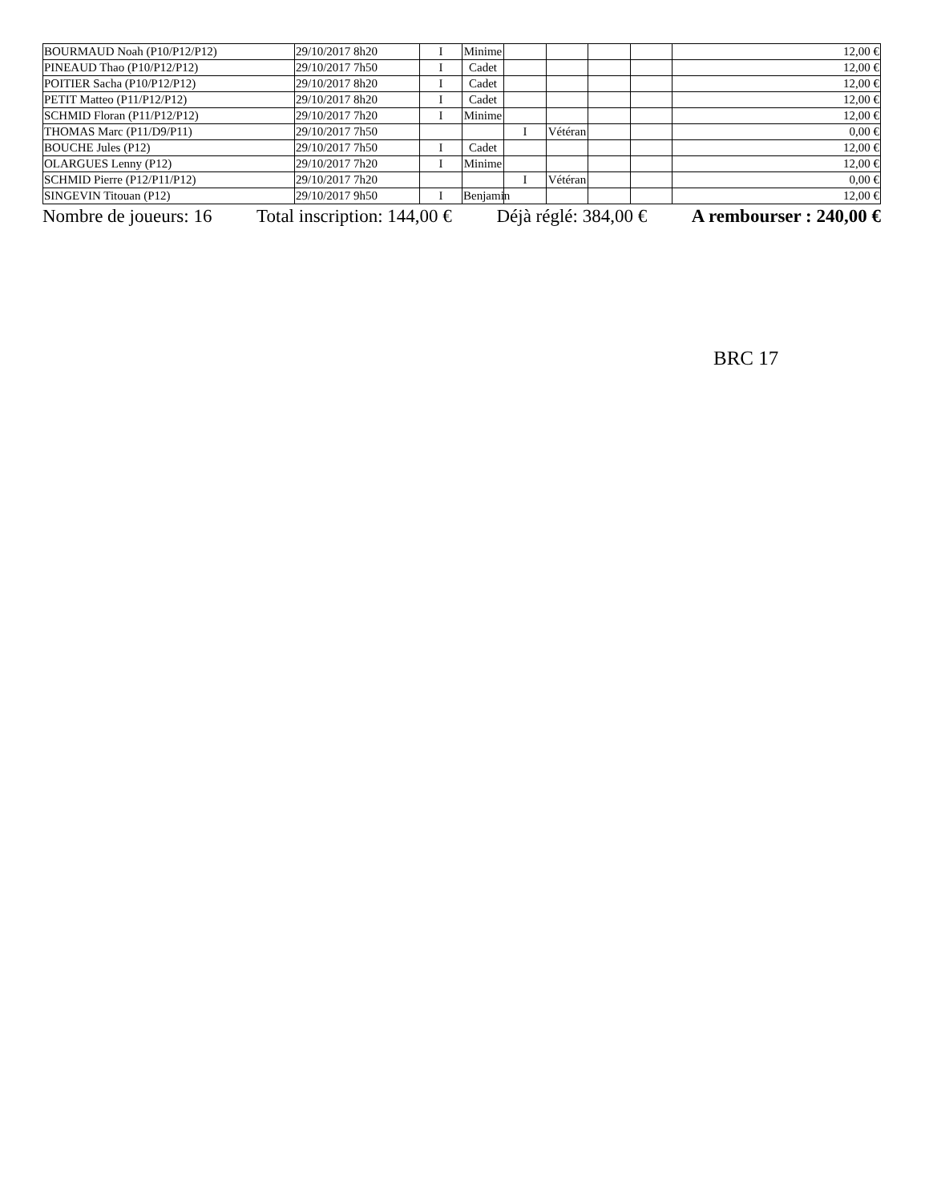| BOURMAUD Noah (P10/P12/P12) | 29/10/2017 8h20 | I | Minime | | | | | 12,00 € |
| PINEAUD Thao (P10/P12/P12) | 29/10/2017 7h50 | I | Cadet | | | | | 12,00 € |
| POITIER Sacha (P10/P12/P12) | 29/10/2017 8h20 | I | Cadet | | | | | 12,00 € |
| PETIT Matteo (P11/P12/P12) | 29/10/2017 8h20 | I | Cadet | | | | | 12,00 € |
| SCHMID Floran (P11/P12/P12) | 29/10/2017 7h20 | I | Minime | | | | | 12,00 € |
| THOMAS Marc (P11/D9/P11) | 29/10/2017 7h50 | | | I | Vétéran | | | 0,00 € |
| BOUCHE Jules (P12) | 29/10/2017 7h50 | I | Cadet | | | | | 12,00 € |
| OLARGUES Lenny (P12) | 29/10/2017 7h20 | I | Minime | | | | | 12,00 € |
| SCHMID Pierre (P12/P11/P12) | 29/10/2017 7h20 | | | I | Vétéran | | | 0,00 € |
| SINGEVIN Titouan (P12) | 29/10/2017 9h50 | I | Benjamin | | | | | 12,00 € |
Nombre de joueurs: 16 Total inscription: 144,00 € Déjà réglé: 384,00 € A rembourser : 240,00 €
BRC 17